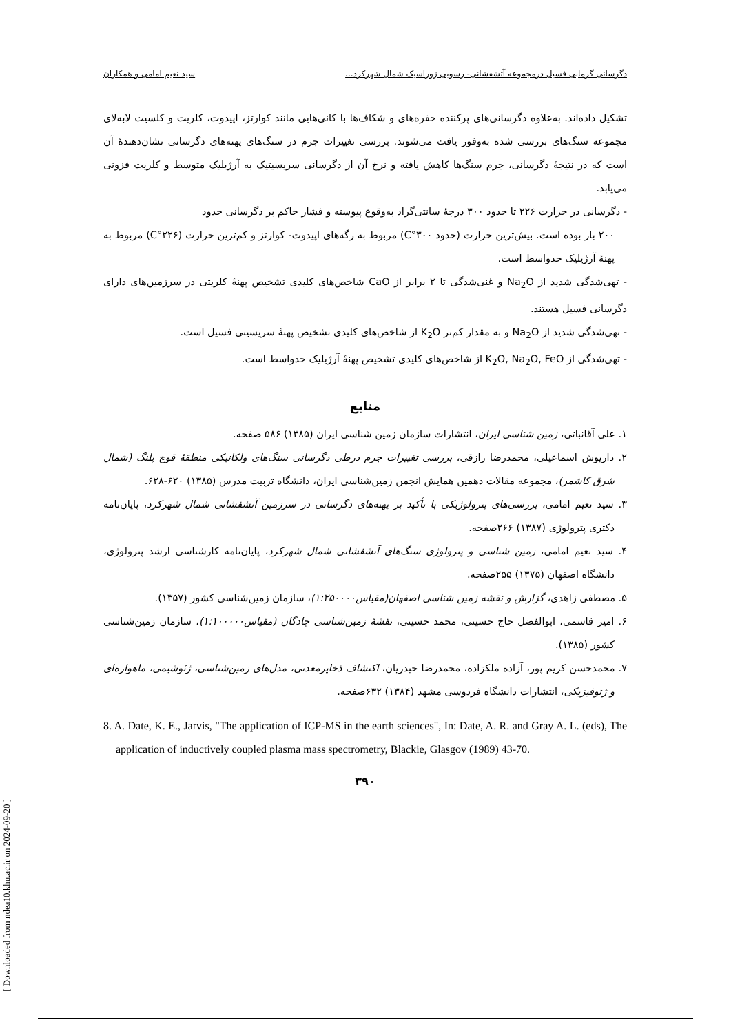دگرسانی گرمابی فسیل درمجموعه آتشفشانی- رسوبی ژوراسیک شمال شهرکرد... سید نعیم امامی و همکاران
تشکیل داده‌اند. به‌علاوه دگرسانی‌های پرکننده حفره‌های و شکاف‌ها با کانی‌هایی مانند کوارتز، اپیدوت، کلریت و کلسیت لابه‌لای مجموعه سنگ‌های بررسی شده به‌وفور یافت می‌شوند. بررسی تغییرات جرم در سنگ‌های پهنه‌های دگرسانی نشان‌دهندهٔ آن است که در نتیجهٔ دگرسانی، جرم سنگ‌ها کاهش یافته و نرخ آن از دگرسانی سریسیتیک به آرژیلیک متوسط و کلریت فزونی می‌یابد.
- دگرسانی در حرارت ۲۲۶ تا حدود ۳۰۰ درجهٔ سانتی‌گراد به‌وقوع پیوسته و فشار حاکم بر دگرسانی حدود
۲۰۰ بار بوده است. بیش‌ترین حرارت (حدود ۳۰۰°C) مربوط به رگه‌های اپیدوت- کوارتز و کم‌ترین حرارت (۲۲۶°C) مربوط به پهنهٔ آرژیلیک حدواسط است.
- تهی‌شدگی شدید از Na<sub>2</sub>O و غنی‌شدگی تا ۲ برابر از CaO شاخص‌های کلیدی تشخیص پهنهٔ کلریتی در سرزمین‌های دارای دگرسانی فسیل هستند.
- تهی‌شدگی شدید از Na<sub>2</sub>O و به مقدار کم‌تر K<sub>2</sub>O از شاخص‌های کلیدی تشخیص پهنهٔ سریسیتی فسیل است.
- تهی‌شدگی از K<sub>2</sub>O, Na<sub>2</sub>O, FeO از شاخص‌های کلیدی تشخیص پهنهٔ آرژیلیک حدواسط است.
منابع
۱. علی آقانباتی، زمین شناسی ایران، انتشارات سازمان زمین شناسی ایران (۱۳۸۵) ۵۸۶ صفحه.
۲. داریوش اسماعیلی، محمدرضا رازقی، بررسی تغییرات جرم درطی دگرسانی سنگ‌های ولکانیکی منطقهٔ قوچ پلنگ (شمال شرق کاشمر)، مجموعه مقالات دهمین همایش انجمن زمین‌شناسی ایران، دانشگاه تربیت مدرس (۱۳۸۵) ۶۲۰-۶۲۸.
۳. سید نعیم امامی، بررسی‌های پترولوژیکی با تأکید بر پهنه‌های دگرسانی در سرزمین آتشفشانی شمال شهرکرد، پایان‌نامه دکتری پترولوژی (۱۳۸۷) ۲۶۶صفحه.
۴. سید نعیم امامی، زمین شناسی و پترولوژی سنگ‌های آتشفشانی شمال شهرکرد، پایان‌نامه کارشناسی ارشد پترولوژی، دانشگاه اصفهان (۱۳۷۵) ۲۵۵صفحه.
۵. مصطفی زاهدی، گزارش و نقشه زمین شناسی اصفهان(مقیاس۱:۲۵۰۰۰۰)، سازمان زمین‌شناسی کشور (۱۳۵۷).
۶. امیر قاسمی، ابوالفضل حاج حسینی، محمد حسینی، نقشهٔ زمین‌شناسی چادگان (مقیاس۱:۱۰۰۰۰۰)، سازمان زمین‌شناسی کشور (۱۳۸۵).
۷. محمدحسن کریم پور، آزاده ملکزاده، محمدرضا حیدریان، اکتشاف ذخایرمعدنی، مدل‌های زمین‌شناسی، ژئوشیمی، ماهواره‌ای و ژئوفیزیکی، انتشارات دانشگاه فردوسی مشهد (۱۳۸۴) ۶۳۲صفحه.
8. A. Date, K. E., Jarvis, "The application of ICP-MS in the earth sciences", In: Date, A. R. and Gray A. L. (eds), The application of inductively coupled plasma mass spectrometry, Blackie, Glasgov (1989) 43-70.
۳۹۰
[ Downloaded from ndea10.khu.ac.ir on 2024-09-20 ]